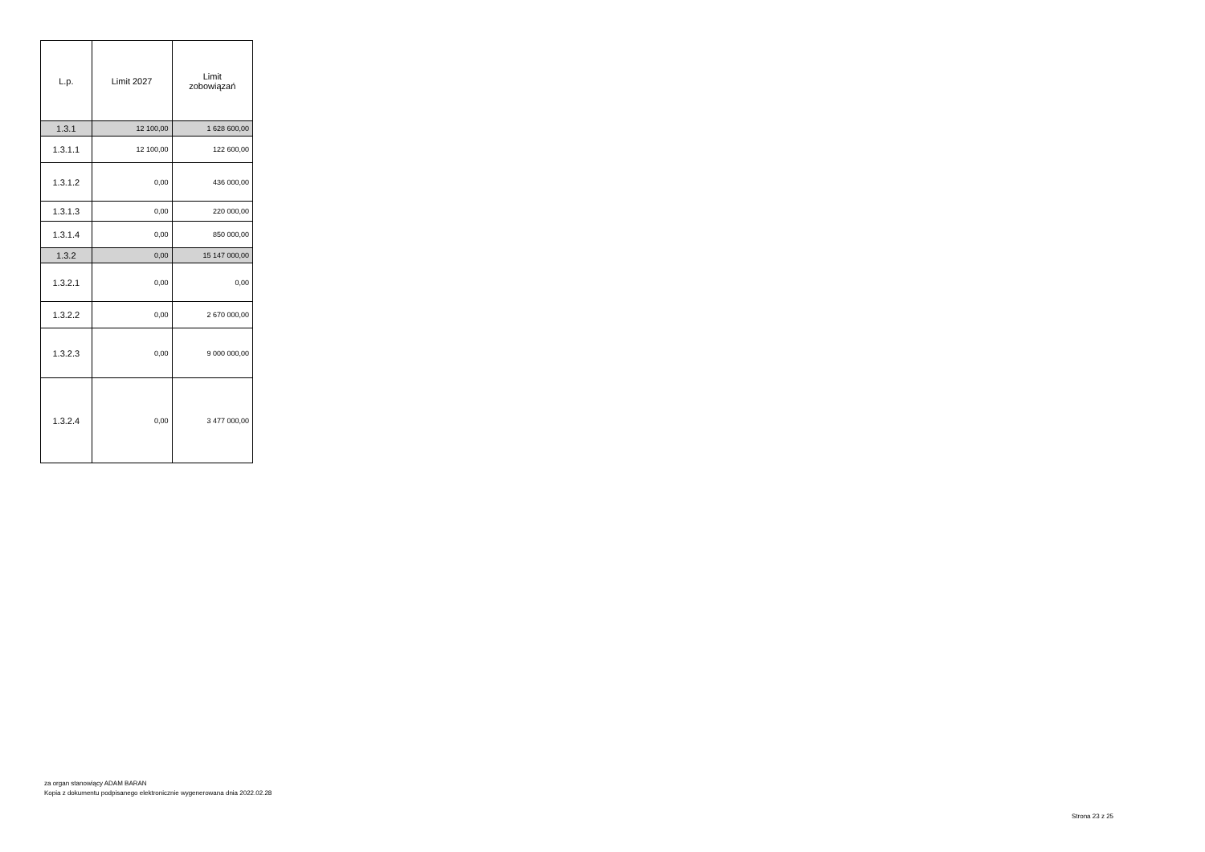| L.p. | Limit 2027 | Limit zobowiązań |
| --- | --- | --- |
| 1.3.1 | 12 100,00 | 1 628 600,00 |
| 1.3.1.1 | 12 100,00 | 122 600,00 |
| 1.3.1.2 | 0,00 | 436 000,00 |
| 1.3.1.3 | 0,00 | 220 000,00 |
| 1.3.1.4 | 0,00 | 850 000,00 |
| 1.3.2 | 0,00 | 15 147 000,00 |
| 1.3.2.1 | 0,00 | 0,00 |
| 1.3.2.2 | 0,00 | 2 670 000,00 |
| 1.3.2.3 | 0,00 | 9 000 000,00 |
| 1.3.2.4 | 0,00 | 3 477 000,00 |
za organ stanowiący ADAM BARAN
Kopia z dokumentu podpisanego elektronicznie wygenerowana dnia 2022.02.28
Strona 23 z 25